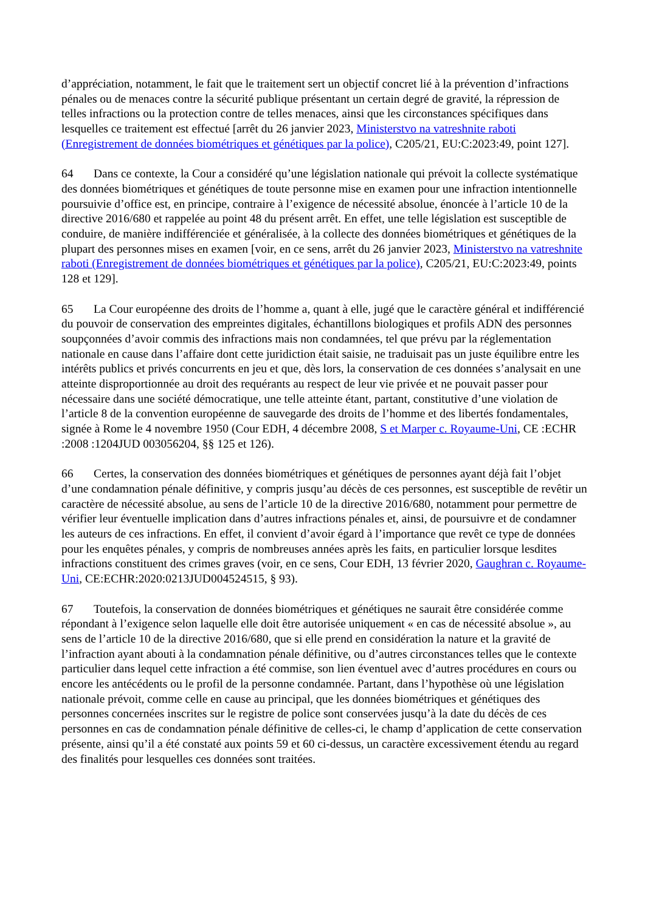d’appréciation, notamment, le fait que le traitement sert un objectif concret lié à la prévention d’infractions pénales ou de menaces contre la sécurité publique présentant un certain degré de gravité, la répression de telles infractions ou la protection contre de telles menaces, ainsi que les circonstances spécifiques dans lesquelles ce traitement est effectué [arrêt du 26 janvier 2023, Ministerstvo na vatreshnite raboti (Enregistrement de données biométriques et génétiques par la police), C205/21, EU:C:2023:49, point 127].
64 Dans ce contexte, la Cour a considéré qu’une législation nationale qui prévoit la collecte systématique des données biométriques et génétiques de toute personne mise en examen pour une infraction intentionnelle poursuivie d’office est, en principe, contraire à l’exigence de nécessité absolue, énoncée à l’article 10 de la directive 2016/680 et rappelée au point 48 du présent arrêt. En effet, une telle législation est susceptible de conduire, de manière indifférenciée et généralisée, à la collecte des données biométriques et génétiques de la plupart des personnes mises en examen [voir, en ce sens, arrêt du 26 janvier 2023, Ministerstvo na vatreshnite raboti (Enregistrement de données biométriques et génétiques par la police), C205/21, EU:C:2023:49, points 128 et 129].
65 La Cour européenne des droits de l’homme a, quant à elle, jugé que le caractère général et indifférencié du pouvoir de conservation des empreintes digitales, échantillons biologiques et profils ADN des personnes soupçonnées d’avoir commis des infractions mais non condamnées, tel que prévu par la réglementation nationale en cause dans l’affaire dont cette juridiction était saisie, ne traduisait pas un juste équilibre entre les intérêts publics et privés concurrents en jeu et que, dès lors, la conservation de ces données s’analysait en une atteinte disproportionnée au droit des requérants au respect de leur vie privée et ne pouvait passer pour nécessaire dans une société démocratique, une telle atteinte étant, partant, constitutive d’une violation de l’article 8 de la convention européenne de sauvegarde des droits de l’homme et des libertés fondamentales, signée à Rome le 4 novembre 1950 (Cour EDH, 4 décembre 2008, S et Marper c. Royaume-Uni, CE :ECHR :2008 :1204JUD 003056204, §§ 125 et 126).
66 Certes, la conservation des données biométriques et génétiques de personnes ayant déjà fait l’objet d’une condamnation pénale définitive, y compris jusqu’au décès de ces personnes, est susceptible de revêtir un caractère de nécessité absolue, au sens de l’article 10 de la directive 2016/680, notamment pour permettre de vérifier leur éventuelle implication dans d’autres infractions pénales et, ainsi, de poursuivre et de condamner les auteurs de ces infractions. En effet, il convient d’avoir égard à l’importance que revêt ce type de données pour les enquêtes pénales, y compris de nombreuses années après les faits, en particulier lorsque lesdites infractions constituent des crimes graves (voir, en ce sens, Cour EDH, 13 février 2020, Gaughran c. Royaume-Uni, CE:ECHR:2020:0213JUD004524515, § 93).
67 Toutefois, la conservation de données biométriques et génétiques ne saurait être considérée comme répondant à l’exigence selon laquelle elle doit être autorisée uniquement « en cas de nécessité absolue », au sens de l’article 10 de la directive 2016/680, que si elle prend en considération la nature et la gravité de l’infraction ayant abouti à la condamnation pénale définitive, ou d’autres circonstances telles que le contexte particulier dans lequel cette infraction a été commise, son lien éventuel avec d’autres procédures en cours ou encore les antécédents ou le profil de la personne condamnée. Partant, dans l’hypothèse où une législation nationale prévoit, comme celle en cause au principal, que les données biométriques et génétiques des personnes concernées inscrites sur le registre de police sont conservées jusqu’à la date du décès de ces personnes en cas de condamnation pénale définitive de celles-ci, le champ d’application de cette conservation présente, ainsi qu’il a été constaté aux points 59 et 60 ci-dessus, un caractère excessivement étendu au regard des finalités pour lesquelles ces données sont traitées.